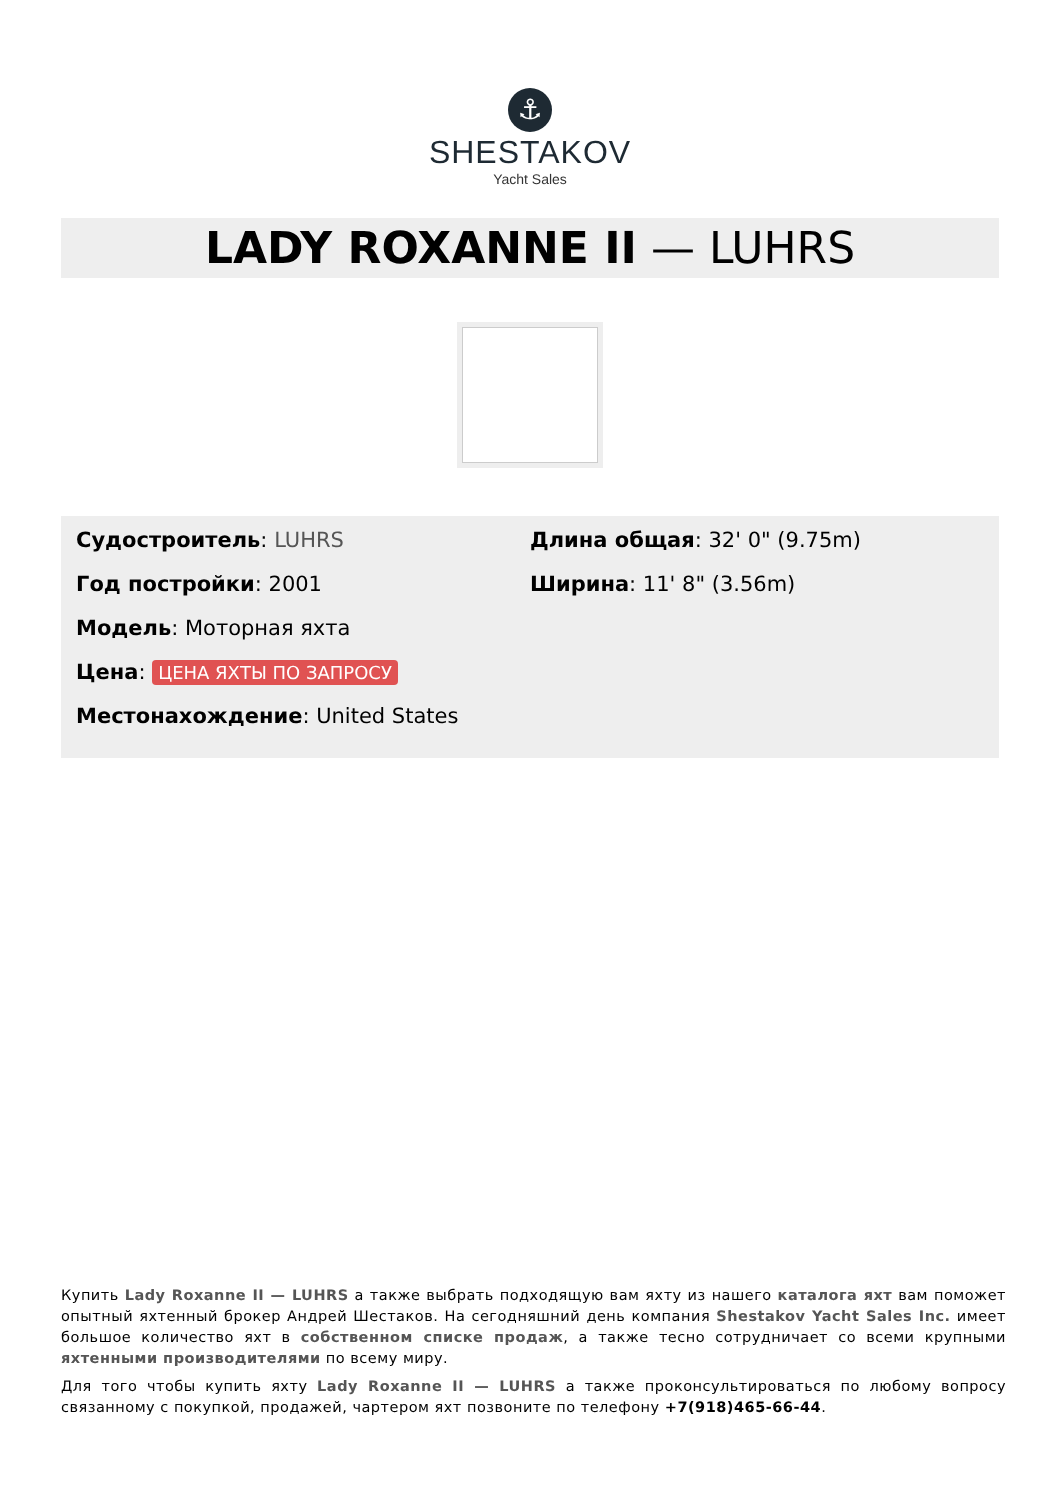⚓
SHESTAKOV
Yacht Sales
LADY ROXANNE II — LUHRS
Судостроитель: LUHRS
Год постройки: 2001
Модель: Моторная яхта
Цена: ЦЕНА ЯХТЫ ПО ЗАПРОСУ
Местонахождение: United States
Длина общая: 32' 0" (9.75m)
Ширина: 11' 8" (3.56m)
Купить Lady Roxanne II — LUHRS а также выбрать подходящую вам яхту из нашего каталога яхт вам поможет опытный яхтенный брокер Андрей Шестаков. На сегодняшний день компания Shestakov Yacht Sales Inc. имеет большое количество яхт в собственном списке продаж, а также тесно сотрудничает со всеми крупными яхтенными производителями по всему миру.
Для того чтобы купить яхту Lady Roxanne II — LUHRS а также проконсультироваться по любому вопросу связанному с покупкой, продажей, чартером яхт позвоните по телефону +7(918)465-66-44.